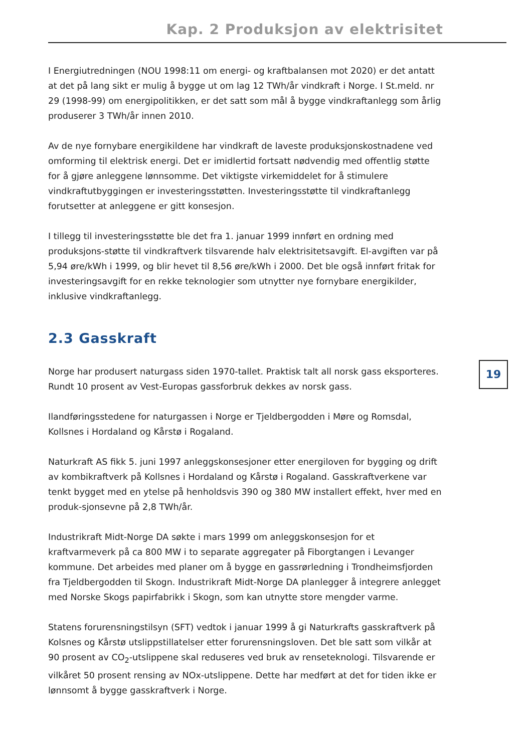Kap. 2 Produksjon av elektrisitet
19
I Energiutredningen (NOU 1998:11 om energi- og kraftbalansen mot 2020) er det antatt at det på lang sikt er mulig å bygge ut om lag 12 TWh/år vindkraft i Norge. I St.meld. nr 29 (1998-99) om energipolitikken, er det satt som mål å bygge vindkraftanlegg som årlig produserer 3 TWh/år innen 2010.
Av de nye fornybare energikildene har vindkraft de laveste produksjonskostnadene ved omforming til elektrisk energi. Det er imidlertid fortsatt nødvendig med offentlig støtte for å gjøre anleggene lønnsomme. Det viktigste virkemiddelet for å stimulere vindkraftutbyggingen er investeringsstøtten. Investeringsstøtte til vindkraftanlegg forutsetter at anleggene er gitt konsesjon.
I tillegg til investeringsstøtte ble det fra 1. januar 1999 innført en ordning med produksjons-støtte til vindkraftverk tilsvarende halv elektrisitetsavgift. El-avgiften var på 5,94 øre/kWh i 1999, og blir hevet til 8,56 øre/kWh i 2000. Det ble også innført fritak for investeringsavgift for en rekke teknologier som utnytter nye fornybare energikilder, inklusive vindkraftanlegg.
2.3 Gasskraft
Norge har produsert naturgass siden 1970-tallet. Praktisk talt all norsk gass eksporteres. Rundt 10 prosent av Vest-Europas gassforbruk dekkes av norsk gass.
Ilandføringsstedene for naturgassen i Norge er Tjeldbergodden i Møre og Romsdal, Kollsnes i Hordaland og Kårstø i Rogaland.
Naturkraft AS fikk 5. juni 1997 anleggskonsesjoner etter energiloven for bygging og drift av kombikraftverk på Kollsnes i Hordaland og Kårstø i Rogaland. Gasskraftverkene var tenkt bygget med en ytelse på henholdsvis 390 og 380 MW installert effekt, hver med en produk-sjonsevne på 2,8 TWh/år.
Industrikraft Midt-Norge DA søkte i mars 1999 om anleggskonsesjon for et kraftvarmeverk på ca 800 MW i to separate aggregater på Fiborgtangen i Levanger kommune. Det arbeides med planer om å bygge en gassrørledning i Trondheimsfjorden fra Tjeldbergodden til Skogn. Industrikraft Midt-Norge DA planlegger å integrere anlegget med Norske Skogs papirfabrikk i Skogn, som kan utnytte store mengder varme.
Statens forurensningstilsyn (SFT) vedtok i januar 1999 å gi Naturkrafts gasskraftverk på Kolsnes og Kårstø utslippstillatelser etter forurensningsloven. Det ble satt som vilkår at 90 prosent av CO<sub>2</sub>-utslippene skal reduseres ved bruk av renseteknologi. Tilsvarende er vilkåret 50 prosent rensing av NOx-utslippene. Dette har medført at det for tiden ikke er lønnsomt å bygge gasskraftverk i Norge.